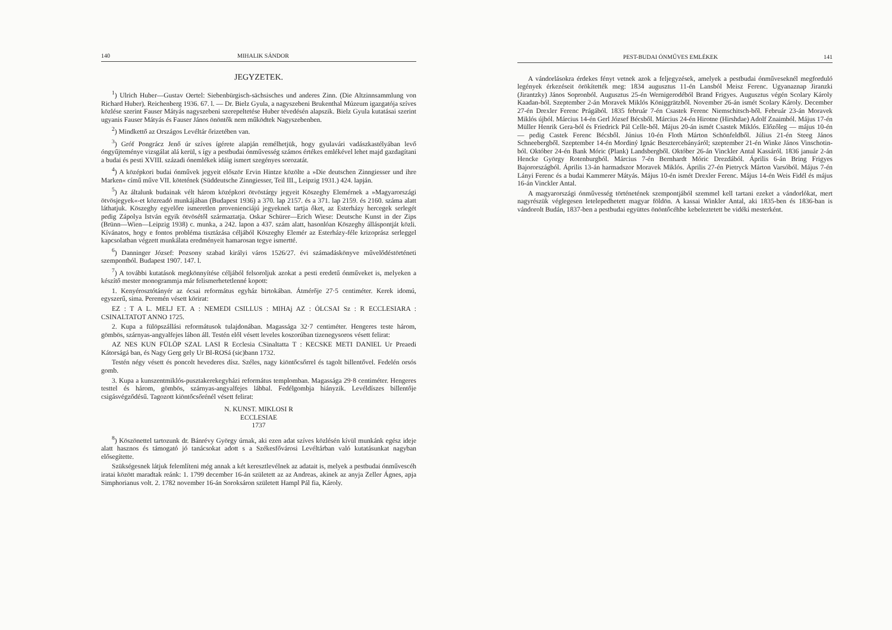140 MIHALIK SÁNDOR
JEGYZETEK.
<sup>1</sup>) Ulrich Huber—Gustav Oertel: Siebenbürgisch-sächsisches und anderes Zinn. (Die Altzinnsammlung von Richard Huber). Reichenberg 1936. 67. l. — Dr. Bielz Gyula, a nagyszebeni Brukenthal Múzeum igazgatója szíves közlése szerint Fauser Mátyás nagyszebeni szerepeltetése Huber tévedésén alapszik. Bielz Gyula kutatásai szerint ugyanis Fauser Mátyás és Fauser János önöntők nem működtek Nagyszebenben.
<sup>2</sup>) Mindkettő az Országos Levéltár őrizetében van.
<sup>3</sup>) Gróf Pongrácz Jenő úr szíves ígérete alapján remélhetjük, hogy gyulavári vadászkastélyában levő óngyűjteménye vizsgálat alá kerül, s így a pestbudai ónművesség számos értékes emlékével lehet majd gazdagítani a budai és pesti XVIII. századi ónemlékek idáig ismert szegényes sorozatát.
<sup>4</sup>) A középkori budai ónművek jegyeit először Ervin Hintze közölte a »Die deutschen Zinngiesser und ihre Marken« című műve VII. kötetének (Süddeutsche Zinngiesser, Teil III., Leipzig 1931.) 424. lapján.
<sup>5</sup>) Az általunk budainak vélt három középkori ötvöstárgy jegyeit Köszeghy Elemérnek a »Magyarországi ötvösjegyek«-et közreadó munkájában (Budapest 1936) a 370. lap 2157. és a 371. lap 2159. és 2160. száma alatt láthatjuk. Köszeghy egyelőre ismeretlen provenienciájú jegyeknek tartja őket, az Esterházy hercegek serlegét pedig Zápolya István egyik ötvösétől származtatja. Oskar Schürer—Erich Wiese: Deutsche Kunst in der Zips (Brünn—Wien—Leipzig 1938) c. munka, a 242. lapon a 437. szám alatt, hasonlóan Köszeghy álláspontját közli. Kívánatos, hogy e fontos probléma tisztázása céljából Köszeghy Elemér az Esterházy-féle krizoprász serleggel kapcsolatban végzett munkálata eredményeit hamarosan tegye ismertté.
<sup>6</sup>) Danninger József: Pozsony szabad királyi város 1526/27. évi számadáskönyve művelődéstörténeti szempontból. Budapest 1907. 147. l.
<sup>7</sup>) A további kutatások megkönnyítése céljából felsoroljuk azokat a pesti eredetű ónműveket is, melyeken a készítő mester monogrammja már felismerhetetlenné kopott:
1. Kenyérosztótányér az ócsai református egyház birtokában. Átmérője 27·5 centiméter. Kerek idomú, egyszerű, sima. Peremén vésett körirat:
EZ : T A L. MELJ ET. A : NEMEDI CSILLUS : MIHAj AZ : ÓLCSAI Sz : R ECCLESIARA : CSINALTATOT ANNO 1725.
2. Kupa a fülöpszállási reformátusok tulajdonában. Magassága 32·7 centiméter. Hengeres teste három, gömbös, szárnyas-angyalfejes lábon áll. Testén elől vésett leveles koszorúban tizenegysoros vésett felirat:
AZ NES KUN FÜLÖP SZAL LASI R Ecclesia CSinaltatta T : KECSKE METI DANIEL Ur Preaedi Kátorságá ban, és Nagy Gerg gely Ur BI-ROSá (sic)bann 1732.
Testén négy vésett és poncolt hevederes dísz. Széles, nagy kiöntőcsőrrel és tagolt billentővel. Fedelén orsós gomb.
3. Kupa a kunszentmiklós-pusztakerekegyházi református templomban. Magassága 29·8 centiméter. Hengeres testtel és három, gömbös, szárnyas-angyalfejes lábbal. Fedélgombja hiányzik. Levéldíszes billentője csigásvégződésű. Tagozott kiöntőcsőrénél vésett felirat:
N. KUNST. MIKLOSI R
ECCLESIAE
1737
<sup>8</sup>) Köszönettel tartozunk dr. Bánrévy György úrnak, aki ezen adat szíves közlésén kívül munkánk egész ideje alatt hasznos és támogató jó tanácsokat adott s a Székesfővárosi Levéltárban való kutatásunkat nagyban elősegítette.
Szükségesnek látjuk felemlíteni még annak a két keresztlevélnek az adatait is, melyek a pestbudai ónművescéh iratai között maradtak reánk: 1. 1799 december 16-án született az az Andreas, akinek az anyja Zeller Ágnes, apja Simphorianus volt. 2. 1782 november 16-án Soroksáron született Hampl Pál fia, Károly.
PEST-BUDAI ÓNMŰVES EMLÉKEK 141
A vándorlásokra érdekes fényt vetnek azok a feljegyzések, amelyek a pestbudai ónműveseknél megforduló legények érkezéseit örökítették meg: 1834 augusztus 11-én Lansból Meisz Ferenc. Ugyanaznap Jiranzki (Jirantzky) János Sopronból. Augusztus 25-én Wernigerodéból Brand Frigyes. Augusztus végén Scolary Károly Kaadan-ból. Szeptember 2-án Moravek Miklós Königgrätzből. November 26-án ismét Scolary Károly. December 27-én Drexler Ferenc Prágából. 1835 február 7-én Csastek Ferenc Niemschitsch-ből. Február 23-án Moravek Miklós újból. Március 14-én Gerl József Bécsből. Március 24-én Hirotne (Hirshdae) Adolf Znaimból. Május 17-én Müller Henrik Gera-ból és Friedrick Pál Celle-ből. Május 20-án ismét Csastek Miklós. Előzőleg — május 10-én — pedig Castek Ferenc Bécsből. Június 10-én Floth Márton Schönfeldből. Július 21-én Steeg János Schneebergből. Szeptember 14-én Mordiný Ignác Besztercebányáról; szeptember 21-én Winke János Vinschotin-ból. Október 24-én Bank Móric (Plank) Landsbergből. Október 26-án Vinckler Antal Kassáról. 1836 január 2-án Hencke György Rotenburgból. Március 7-én Bernhardt Móric Drezdából. Április 6-án Bring Frigyes Bajorországból. Április 13-án harmadszor Moravek Miklós. Április 27-én Pietryck Márton Varsóból. Május 7-én Lányi Ferenc és a budai Kammerer Mátyás. Május 10-én ismét Drexler Ferenc. Május 14-én Weis Fidél és május 16-án Vinckler Antal.
A magyarországi ónművesség történetének szempontjából szemmel kell tartani ezeket a vándorlókat, mert nagyrészük véglegesen letelepedhetett magyar földön. A kassai Winkler Antal, aki 1835-ben és 1836-ban is vándorolt Budán, 1837-ben a pestbudai együttes önöntőcéhbe kebeleztetett be vidéki mesterként.